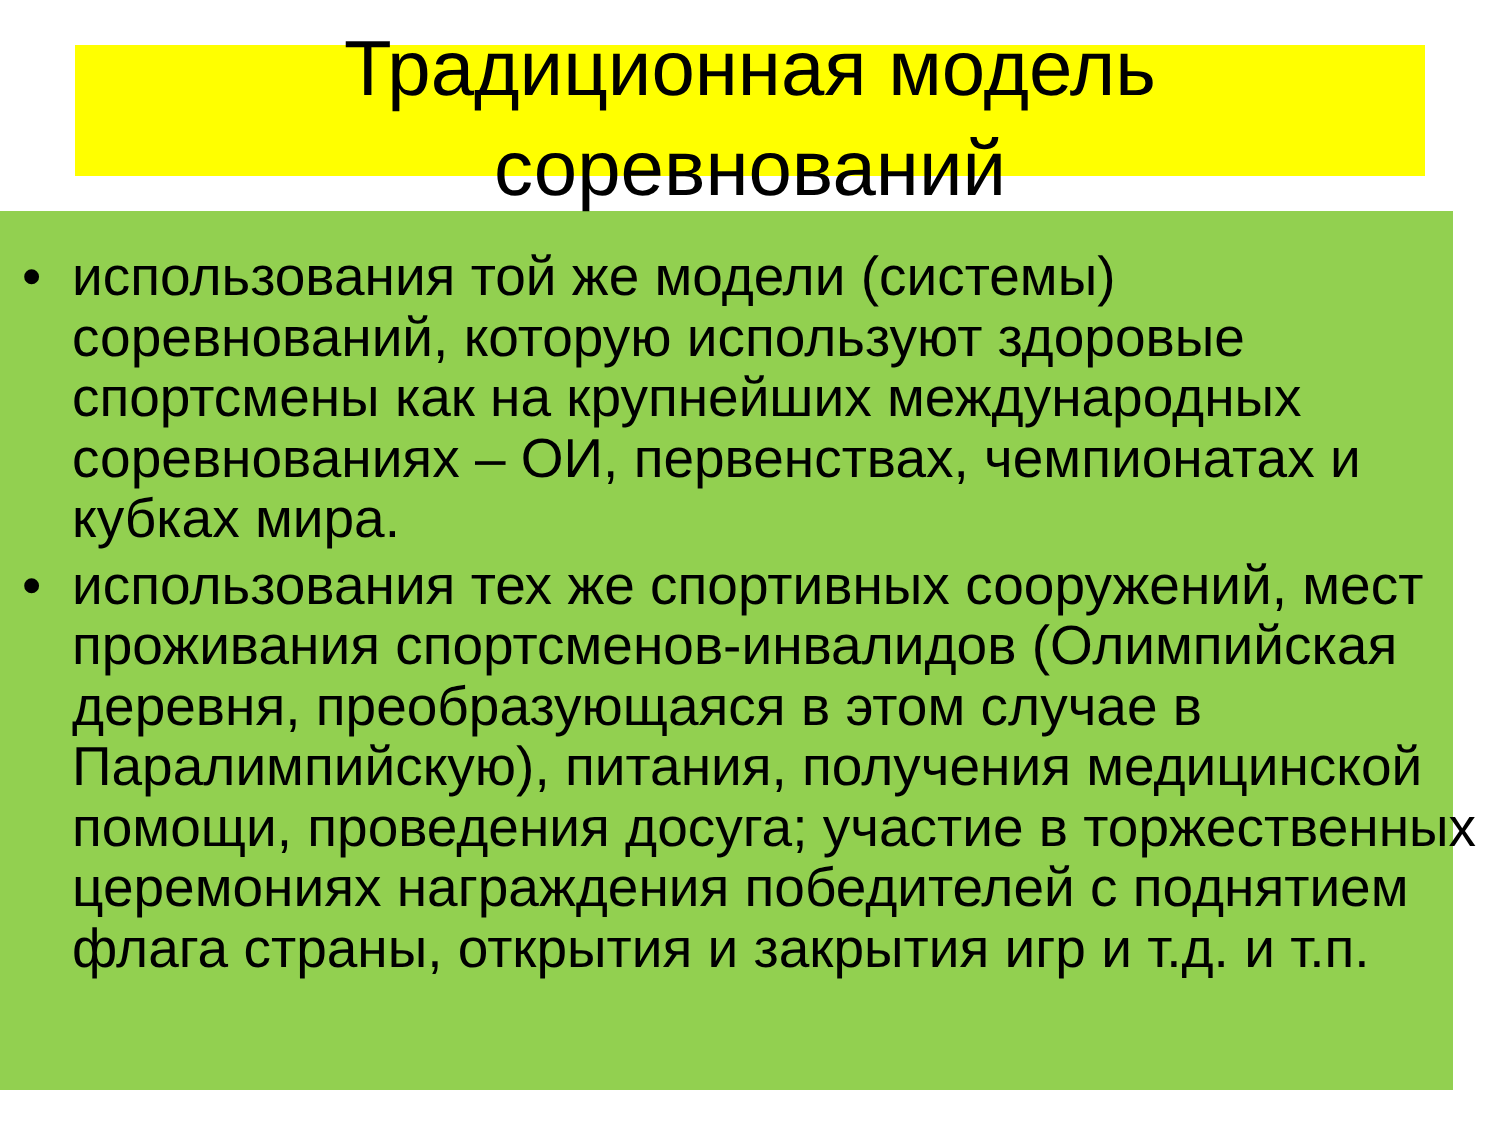Традиционная модель
соревнований
• использования той же модели (системы) соревнований, которую используют здоровые спортсмены как на крупнейших международных соревнованиях – ОИ, первенствах, чемпионатах и кубках мира.
• использования тех же спортивных сооружений, мест проживания спортсменов-инвалидов (Олимпийская деревня, преобразующаяся в этом случае в Паралимпийскую), питания, получения медицинской помощи, проведения досуга; участие в торжественных церемониях награждения победителей с поднятием флага страны, открытия и закрытия игр и т.д. и т.п.